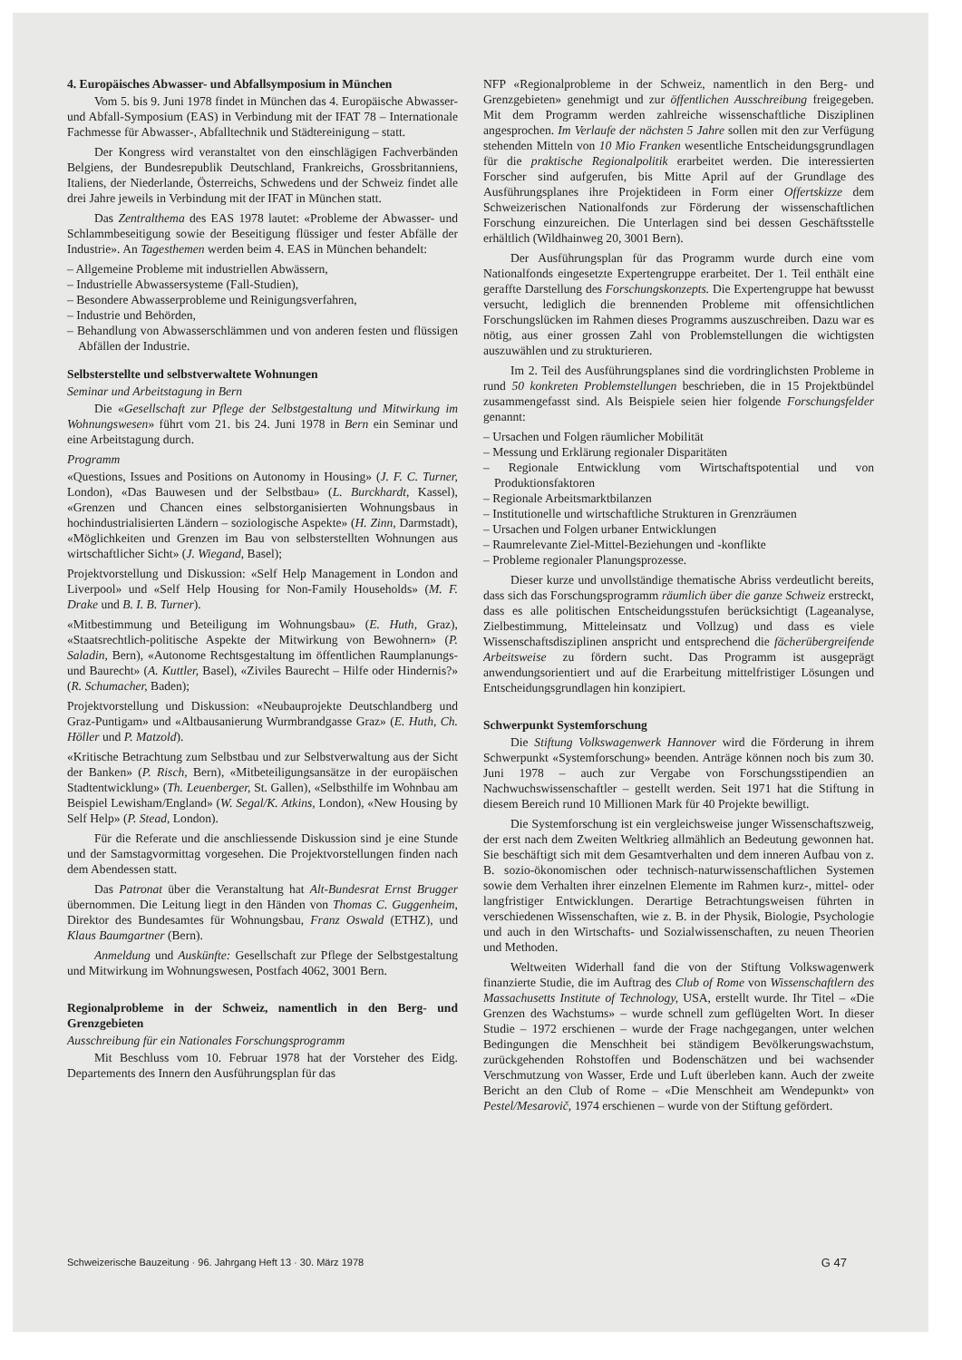4. Europäisches Abwasser- und Abfallsymposium in München
Vom 5. bis 9. Juni 1978 findet in München das 4. Europäische Abwasser- und Abfall-Symposium (EAS) in Verbindung mit der IFAT 78 – Internationale Fachmesse für Abwasser-, Abfalltechnik und Städtereinigung – statt.
Der Kongress wird veranstaltet von den einschlägigen Fachverbänden Belgiens, der Bundesrepublik Deutschland, Frankreichs, Grossbritanniens, Italiens, der Niederlande, Österreichs, Schwedens und der Schweiz findet alle drei Jahre jeweils in Verbindung mit der IFAT in München statt.
Das Zentralthema des EAS 1978 lautet: «Probleme der Abwasser- und Schlammbeseitigung sowie der Beseitigung flüssiger und fester Abfälle der Industrie». An Tagesthemen werden beim 4. EAS in München behandelt:
– Allgemeine Probleme mit industriellen Abwässern,
– Industrielle Abwassersysteme (Fall-Studien),
– Besondere Abwasserprobleme und Reinigungsverfahren,
– Industrie und Behörden,
– Behandlung von Abwasserschlämmen und von anderen festen und flüssigen Abfällen der Industrie.
Selbsterstellte und selbstverwaltete Wohnungen
Seminar und Arbeitstagung in Bern
Die «Gesellschaft zur Pflege der Selbstgestaltung und Mitwirkung im Wohnungswesen» führt vom 21. bis 24. Juni 1978 in Bern ein Seminar und eine Arbeitstagung durch.
Programm
«Questions, Issues and Positions on Autonomy in Housing» (J. F. C. Turner, London), «Das Bauwesen und der Selbstbau» (L. Burckhardt, Kassel), «Grenzen und Chancen eines selbstorganisierten Wohnungsbaus in hochindustrialisierten Ländern – soziologische Aspekte» (H. Zinn, Darmstadt), «Möglichkeiten und Grenzen im Bau von selbsterstellten Wohnungen aus wirtschaftlicher Sicht» (J. Wiegand, Basel);
Projektvorstellung und Diskussion: «Self Help Management in London and Liverpool» und «Self Help Housing for Non-Family Households» (M. F. Drake und B. I. B. Turner).
«Mitbestimmung und Beteiligung im Wohnungsbau» (E. Huth, Graz), «Staatsrechtlich-politische Aspekte der Mitwirkung von Bewohnern» (P. Saladin, Bern), «Autonome Rechtsgestaltung im öffentlichen Raumplanungs- und Baurecht» (A. Kuttler, Basel), «Ziviles Baurecht – Hilfe oder Hindernis?» (R. Schumacher, Baden);
Projektvorstellung und Diskussion: «Neubauprojekte Deutschlandberg und Graz-Puntigam» und «Altbausanierung Wurmbrandgasse Graz» (E. Huth, Ch. Höller und P. Matzold).
«Kritische Betrachtung zum Selbstbau und zur Selbstverwaltung aus der Sicht der Banken» (P. Risch, Bern), «Mitbeteiligungsansätze in der europäischen Stadtentwicklung» (Th. Leuenberger, St. Gallen), «Selbsthilfe im Wohnbau am Beispiel Lewisham/England» (W. Segal/K. Atkins, London), «New Housing by Self Help» (P. Stead, London).
Für die Referate und die anschliessende Diskussion sind je eine Stunde und der Samstagvormittag vorgesehen. Die Projektvorstellungen finden nach dem Abendessen statt.
Das Patronat über die Veranstaltung hat Alt-Bundesrat Ernst Brugger übernommen. Die Leitung liegt in den Händen von Thomas C. Guggenheim, Direktor des Bundesamtes für Wohnungsbau, Franz Oswald (ETHZ), und Klaus Baumgartner (Bern).
Anmeldung und Auskünfte: Gesellschaft zur Pflege der Selbstgestaltung und Mitwirkung im Wohnungswesen, Postfach 4062, 3001 Bern.
Regionalprobleme in der Schweiz, namentlich in den Berg- und Grenzgebieten
Ausschreibung für ein Nationales Forschungsprogramm
Mit Beschluss vom 10. Februar 1978 hat der Vorsteher des Eidg. Departements des Innern den Ausführungsplan für das
NFP «Regionalprobleme in der Schweiz, namentlich in den Berg- und Grenzgebieten» genehmigt und zur öffentlichen Ausschreibung freigegeben. Mit dem Programm werden zahlreiche wissenschaftliche Disziplinen angesprochen. Im Verlaufe der nächsten 5 Jahre sollen mit den zur Verfügung stehenden Mitteln von 10 Mio Franken wesentliche Entscheidungsgrundlagen für die praktische Regionalpolitik erarbeitet werden. Die interessierten Forscher sind aufgerufen, bis Mitte April auf der Grundlage des Ausführungsplanes ihre Projektideen in Form einer Offertskizze dem Schweizerischen Nationalfonds zur Förderung der wissenschaftlichen Forschung einzureichen. Die Unterlagen sind bei dessen Geschäftsstelle erhältlich (Wildhainweg 20, 3001 Bern).
Der Ausführungsplan für das Programm wurde durch eine vom Nationalfonds eingesetzte Expertengruppe erarbeitet. Der 1. Teil enthält eine geraffte Darstellung des Forschungskonzepts. Die Expertengruppe hat bewusst versucht, lediglich die brennenden Probleme mit offensichtlichen Forschungslücken im Rahmen dieses Programms auszuschreiben. Dazu war es nötig, aus einer grossen Zahl von Problemstellungen die wichtigsten auszuwählen und zu strukturieren.
Im 2. Teil des Ausführungsplanes sind die vordringlichsten Probleme in rund 50 konkreten Problemstellungen beschrieben, die in 15 Projektbündel zusammengefasst sind. Als Beispiele seien hier folgende Forschungsfelder genannt:
– Ursachen und Folgen räumlicher Mobilität
– Messung und Erklärung regionaler Disparitäten
– Regionale Entwicklung vom Wirtschaftspotential und von Produktionsfaktoren
– Regionale Arbeitsmarktbilanzen
– Institutionelle und wirtschaftliche Strukturen in Grenzräumen
– Ursachen und Folgen urbaner Entwicklungen
– Raumrelevante Ziel-Mittel-Beziehungen und -konflikte
– Probleme regionaler Planungsprozesse.
Dieser kurze und unvollständige thematische Abriss verdeutlicht bereits, dass sich das Forschungsprogramm räumlich über die ganze Schweiz erstreckt, dass es alle politischen Entscheidungsstufen berücksichtigt (Lageanalyse, Zielbestimmung, Mitteleinsatz und Vollzug) und dass es viele Wissenschaftsdisziplinen anspricht und entsprechend die fächerübergreifende Arbeitsweise zu fördern sucht. Das Programm ist ausgeprägt anwendungsorientiert und auf die Erarbeitung mittelfristiger Lösungen und Entscheidungsgrundlagen hin konzipiert.
Schwerpunkt Systemforschung
Die Stiftung Volkswagenwerk Hannover wird die Förderung in ihrem Schwerpunkt «Systemforschung» beenden. Anträge können noch bis zum 30. Juni 1978 – auch zur Vergabe von Forschungsstipendien an Nachwuchswissenschaftler – gestellt werden. Seit 1971 hat die Stiftung in diesem Bereich rund 10 Millionen Mark für 40 Projekte bewilligt.
Die Systemforschung ist ein vergleichsweise junger Wissenschaftszweig, der erst nach dem Zweiten Weltkrieg allmählich an Bedeutung gewonnen hat. Sie beschäftigt sich mit dem Gesamtverhalten und dem inneren Aufbau von z. B. sozio-ökonomischen oder technisch-naturwissenschaftlichen Systemen sowie dem Verhalten ihrer einzelnen Elemente im Rahmen kurz-, mittel- oder langfristiger Entwicklungen. Derartige Betrachtungsweisen führten in verschiedenen Wissenschaften, wie z. B. in der Physik, Biologie, Psychologie und auch in den Wirtschafts- und Sozialwissenschaften, zu neuen Theorien und Methoden.
Weltweiten Widerhall fand die von der Stiftung Volkswagenwerk finanzierte Studie, die im Auftrag des Club of Rome von Wissenschaftlern des Massachusetts Institute of Technology, USA, erstellt wurde. Ihr Titel – «Die Grenzen des Wachstums» – wurde schnell zum geflügelten Wort. In dieser Studie – 1972 erschienen – wurde der Frage nachgegangen, unter welchen Bedingungen die Menschheit bei ständigem Bevölkerungswachstum, zurückgehenden Rohstoffen und Bodenschätzen und bei wachsender Verschmutzung von Wasser, Erde und Luft überleben kann. Auch der zweite Bericht an den Club of Rome – «Die Menschheit am Wendepunkt» von Pestel/Mesarovič, 1974 erschienen – wurde von der Stiftung gefördert.
Schweizerische Bauzeitung · 96. Jahrgang Heft 13 · 30. März 1978 G 47